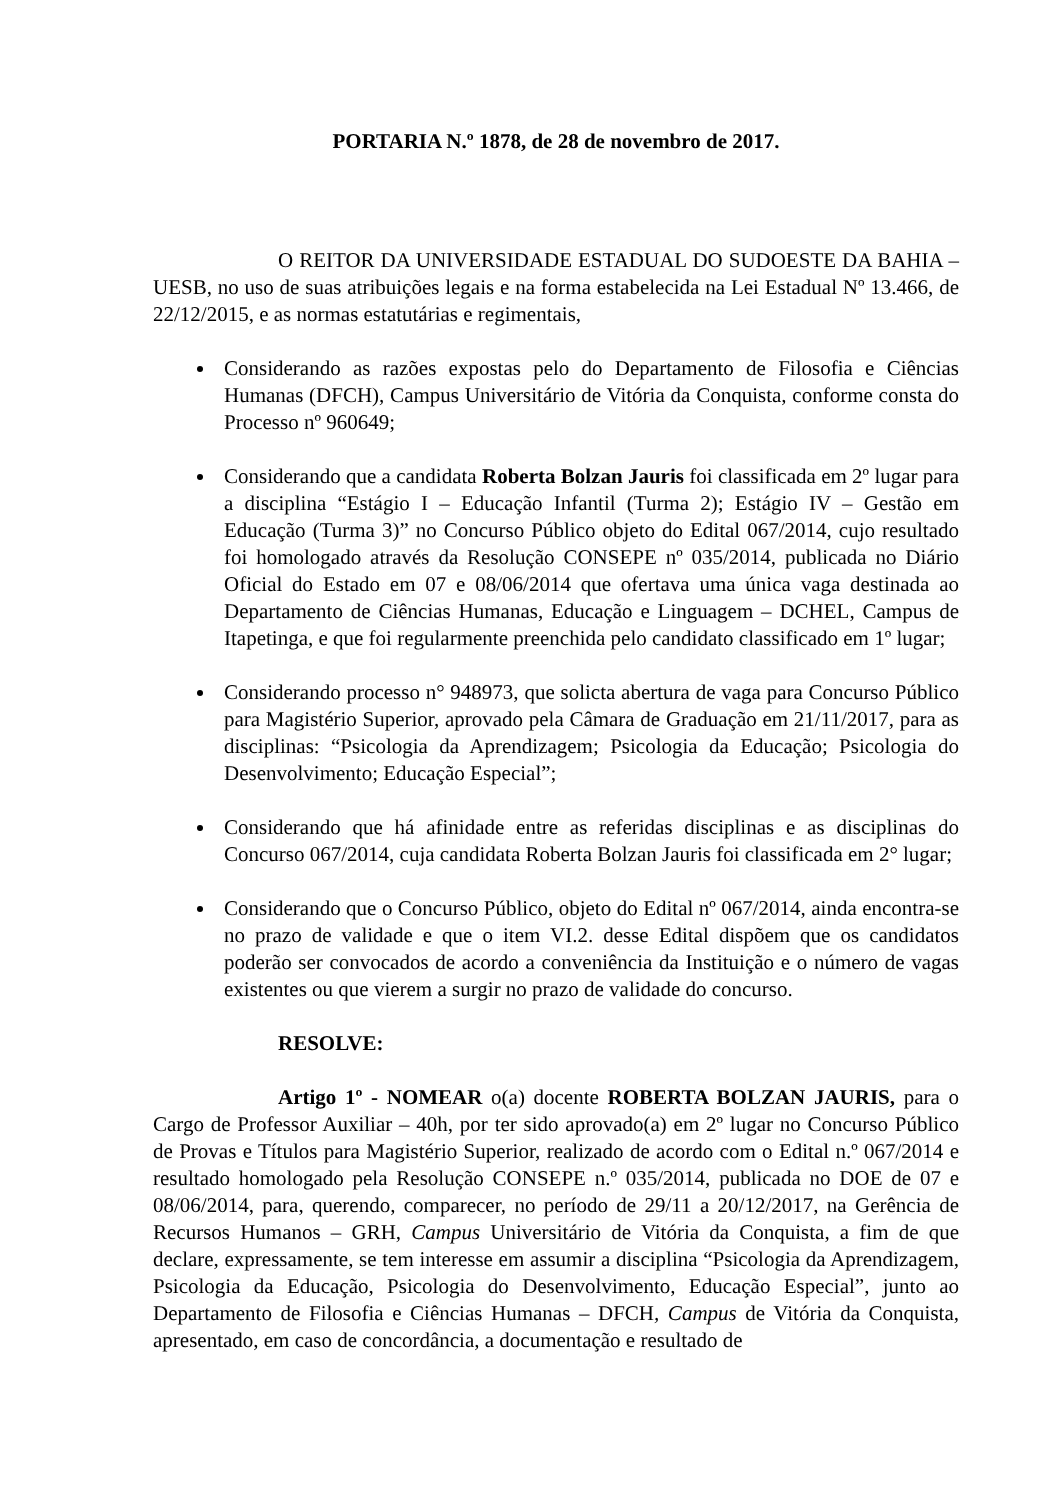PORTARIA N.º 1878, de 28 de novembro de 2017.
O REITOR DA UNIVERSIDADE ESTADUAL DO SUDOESTE DA BAHIA – UESB, no uso de suas atribuições legais e na forma estabelecida na Lei Estadual Nº 13.466, de 22/12/2015, e as normas estatutárias e regimentais,
Considerando as razões expostas pelo do Departamento de Filosofia e Ciências Humanas (DFCH), Campus Universitário de Vitória da Conquista, conforme consta do Processo nº 960649;
Considerando que a candidata Roberta Bolzan Jauris foi classificada em 2º lugar para a disciplina “Estágio I – Educação Infantil (Turma 2); Estágio IV – Gestão em Educação (Turma 3)” no Concurso Público objeto do Edital 067/2014, cujo resultado foi homologado através da Resolução CONSEPE nº 035/2014, publicada no Diário Oficial do Estado em 07 e 08/06/2014 que ofertava uma única vaga destinada ao Departamento de Ciências Humanas, Educação e Linguagem – DCHEL, Campus de Itapetinga, e que foi regularmente preenchida pelo candidato classificado em 1º lugar;
Considerando processo n° 948973, que solicta abertura de vaga para Concurso Público para Magistério Superior, aprovado pela Câmara de Graduação em 21/11/2017, para as disciplinas: “Psicologia da Aprendizagem; Psicologia da Educação; Psicologia do Desenvolvimento; Educação Especial”;
Considerando que há afinidade entre as referidas disciplinas e as disciplinas do Concurso 067/2014, cuja candidata Roberta Bolzan Jauris foi classificada em 2° lugar;
Considerando que o Concurso Público, objeto do Edital nº 067/2014, ainda encontra-se no prazo de validade e que o item VI.2. desse Edital dispõem que os candidatos poderão ser convocados de acordo a conveniência da Instituição e o número de vagas existentes ou que vierem a surgir no prazo de validade do concurso.
RESOLVE:
Artigo 1º - NOMEAR o(a) docente ROBERTA BOLZAN JAURIS, para o Cargo de Professor Auxiliar – 40h, por ter sido aprovado(a) em 2º lugar no Concurso Público de Provas e Títulos para Magistério Superior, realizado de acordo com o Edital n.º 067/2014 e resultado homologado pela Resolução CONSEPE n.º 035/2014, publicada no DOE de 07 e 08/06/2014, para, querendo, comparecer, no período de 29/11 a 20/12/2017, na Gerência de Recursos Humanos – GRH, Campus Universitário de Vitória da Conquista, a fim de que declare, expressamente, se tem interesse em assumir a disciplina “Psicologia da Aprendizagem, Psicologia da Educação, Psicologia do Desenvolvimento, Educação Especial”, junto ao Departamento de Filosofia e Ciências Humanas – DFCH, Campus de Vitória da Conquista, apresentado, em caso de concordância, a documentação e resultado de